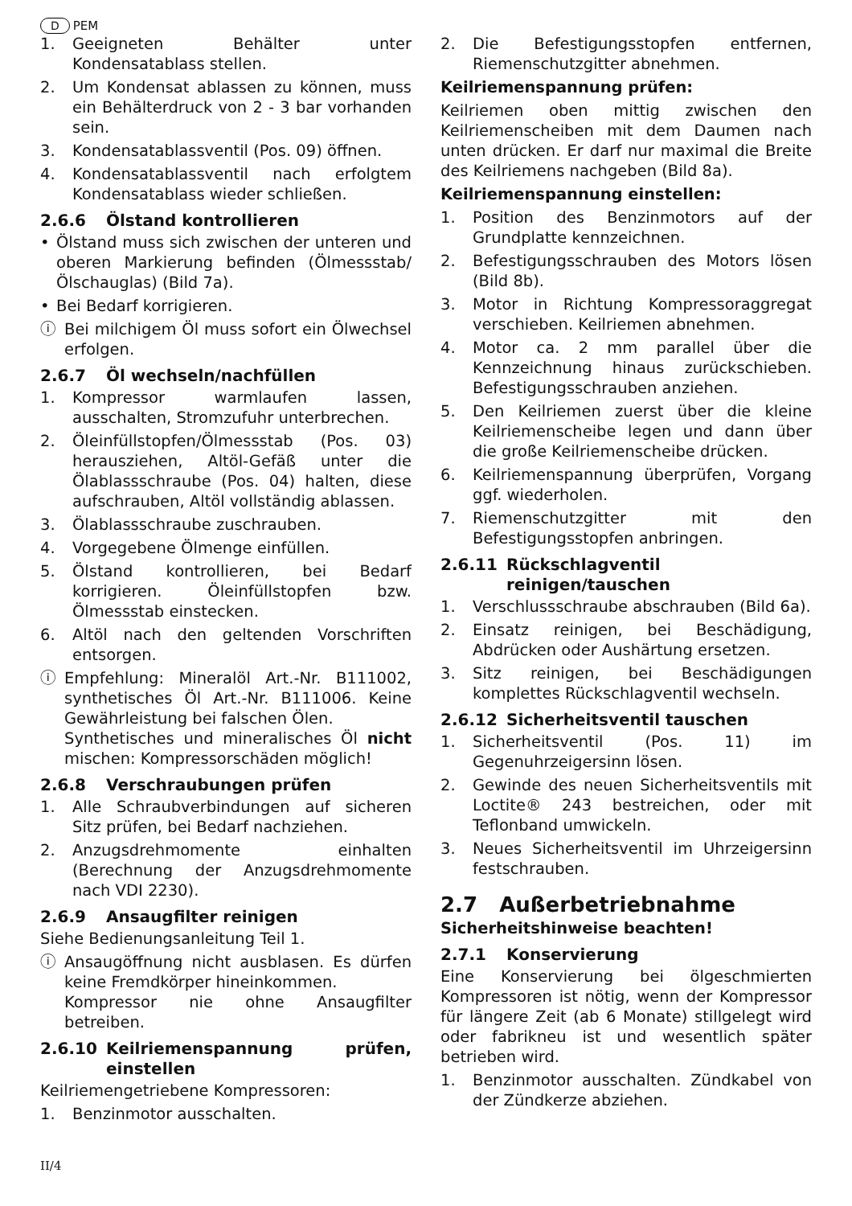D PEM
1. Geeigneten Behälter unter Kondensatablass stellen.
2. Um Kondensat ablassen zu können, muss ein Behälterdruck von 2 - 3 bar vorhanden sein.
3. Kondensatablassventil (Pos. 09) öffnen.
4. Kondensatablassventil nach erfolgtem Kondensatablass wieder schließen.
2.6.6 Ölstand kontrollieren
• Ölstand muss sich zwischen der unteren und oberen Markierung befinden (Ölmessstab/Ölschauglas) (Bild 7a).
• Bei Bedarf korrigieren.
ⓘ Bei milchigem Öl muss sofort ein Ölwechsel erfolgen.
2.6.7 Öl wechseln/nachfüllen
1. Kompressor warmlaufen lassen, ausschalten, Stromzufuhr unterbrechen.
2. Öleinfüllstopfen/Ölmessstab (Pos. 03) herausziehen, Altöl-Gefäß unter die Ölablassschraube (Pos. 04) halten, diese aufschrauben, Altöl vollständig ablassen.
3. Ölablassschraube zuschrauben.
4. Vorgegebene Ölmenge einfüllen.
5. Ölstand kontrollieren, bei Bedarf korrigieren. Öleinfüllstopfen bzw. Ölmessstab einstecken.
6. Altöl nach den geltenden Vorschriften entsorgen.
ⓘ Empfehlung: Mineralöl Art.-Nr. B111002, synthetisches Öl Art.-Nr. B111006. Keine Gewährleistung bei falschen Ölen.
Synthetisches und mineralisches Öl nicht mischen: Kompressorschäden möglich!
2.6.8 Verschraubungen prüfen
1. Alle Schraubverbindungen auf sicheren Sitz prüfen, bei Bedarf nachziehen.
2. Anzugsdrehmomente einhalten (Berechnung der Anzugsdrehmomente nach VDI 2230).
2.6.9 Ansaugfilter reinigen
Siehe Bedienungsanleitung Teil 1.
ⓘ Ansaugöffnung nicht ausblasen. Es dürfen keine Fremdkörper hineinkommen.
Kompressor nie ohne Ansaugfilter betreiben.
2.6.10 Keilriemenspannung prüfen, einstellen
Keilriemengetriebene Kompressoren:
1. Benzinmotor ausschalten.
2. Die Befestigungsstopfen entfernen, Riemenschutzgitter abnehmen.
Keilriemenspannung prüfen:
Keilriemen oben mittig zwischen den Keilriemenscheiben mit dem Daumen nach unten drücken. Er darf nur maximal die Breite des Keilriemens nachgeben (Bild 8a).
Keilriemenspannung einstellen:
1. Position des Benzinmotors auf der Grundplatte kennzeichnen.
2. Befestigungsschrauben des Motors lösen (Bild 8b).
3. Motor in Richtung Kompressoraggregat verschieben. Keilriemen abnehmen.
4. Motor ca. 2 mm parallel über die Kennzeichnung hinaus zurückschieben. Befestigungsschrauben anziehen.
5. Den Keilriemen zuerst über die kleine Keilriemenscheibe legen und dann über die große Keilriemenscheibe drücken.
6. Keilriemenspannung überprüfen, Vorgang ggf. wiederholen.
7. Riemenschutzgitter mit den Befestigungsstopfen anbringen.
2.6.11 Rückschlagventil reinigen/tauschen
1. Verschlussschraube abschrauben (Bild 6a).
2. Einsatz reinigen, bei Beschädigung, Abdrücken oder Aushärtung ersetzen.
3. Sitz reinigen, bei Beschädigungen komplettes Rückschlagventil wechseln.
2.6.12 Sicherheitsventil tauschen
1. Sicherheitsventil (Pos. 11) im Gegenuhrzeigersinn lösen.
2. Gewinde des neuen Sicherheitsventils mit Loctite® 243 bestreichen, oder mit Teflonband umwickeln.
3. Neues Sicherheitsventil im Uhrzeigersinn festschrauben.
2.7 Außerbetriebnahme
Sicherheitshinweise beachten!
2.7.1 Konservierung
Eine Konservierung bei ölgeschmierten Kompressoren ist nötig, wenn der Kompressor für längere Zeit (ab 6 Monate) stillgelegt wird oder fabrikneu ist und wesentlich später betrieben wird.
1. Benzinmotor ausschalten. Zündkabel von der Zündkerze abziehen.
II/4